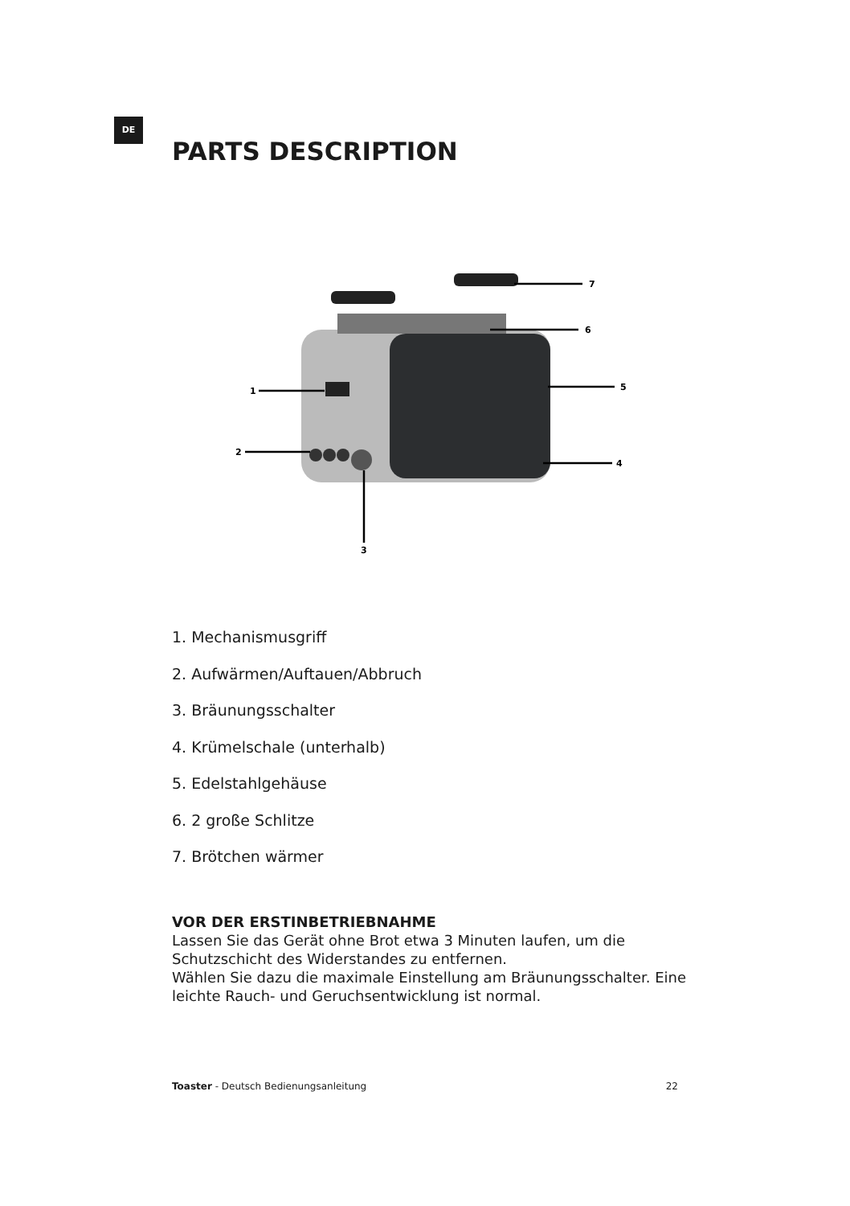DE
PARTS DESCRIPTION
7
6
5
4
1
2
3
1. Mechanismusgriff
2. Aufwärmen/Auftauen/Abbruch
3. Bräunungsschalter
4. Krümelschale (unterhalb)
5. Edelstahlgehäuse
6. 2 große Schlitze
7. Brötchen wärmer
VOR DER ERSTINBETRIEBNAHME
Lassen Sie das Gerät ohne Brot etwa 3 Minuten laufen, um die Schutzschicht des Widerstandes zu entfernen.
Wählen Sie dazu die maximale Einstellung am Bräunungsschalter. Eine leichte Rauch- und Geruchsentwicklung ist normal.
Toaster - Deutsch Bedienungsanleitung 22